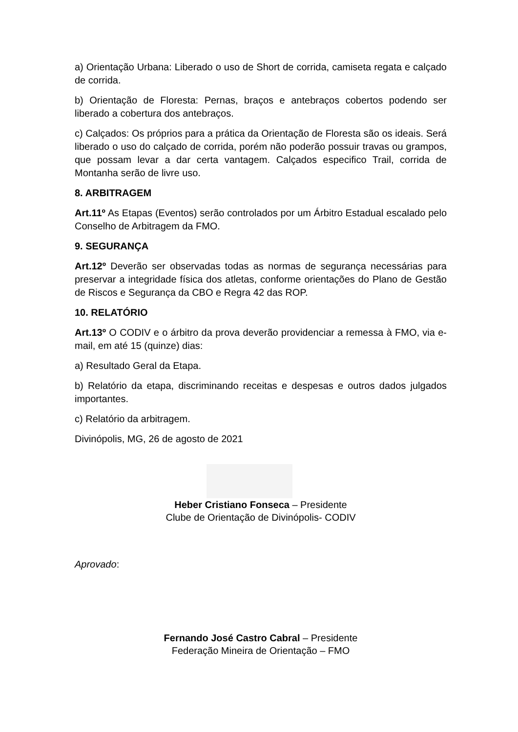a) Orientação Urbana: Liberado o uso de Short de corrida, camiseta regata e calçado de corrida.
b) Orientação de Floresta: Pernas, braços e antebraços cobertos podendo ser liberado a cobertura dos antebraços.
c) Calçados: Os próprios para a prática da Orientação de Floresta são os ideais. Será liberado o uso do calçado de corrida, porém não poderão possuir travas ou grampos, que possam levar a dar certa vantagem. Calçados especifico Trail, corrida de Montanha serão de livre uso.
8. ARBITRAGEM
Art.11º As Etapas (Eventos) serão controlados por um Árbitro Estadual escalado pelo Conselho de Arbitragem da FMO.
9. SEGURANÇA
Art.12º Deverão ser observadas todas as normas de segurança necessárias para preservar a integridade física dos atletas, conforme orientações do Plano de Gestão de Riscos e Segurança da CBO e Regra 42 das ROP.
10. RELATÓRIO
Art.13º O CODIV e o árbitro da prova deverão providenciar a remessa à FMO, via e-mail, em até 15 (quinze) dias:
a) Resultado Geral da Etapa.
b) Relatório da etapa, discriminando receitas e despesas e outros dados julgados importantes.
c) Relatório da arbitragem.
Divinópolis, MG, 26 de agosto de 2021
Heber Cristiano Fonseca – Presidente
Clube de Orientação de Divinópolis- CODIV
Aprovado:
Fernando José Castro Cabral – Presidente
Federação Mineira de Orientação – FMO